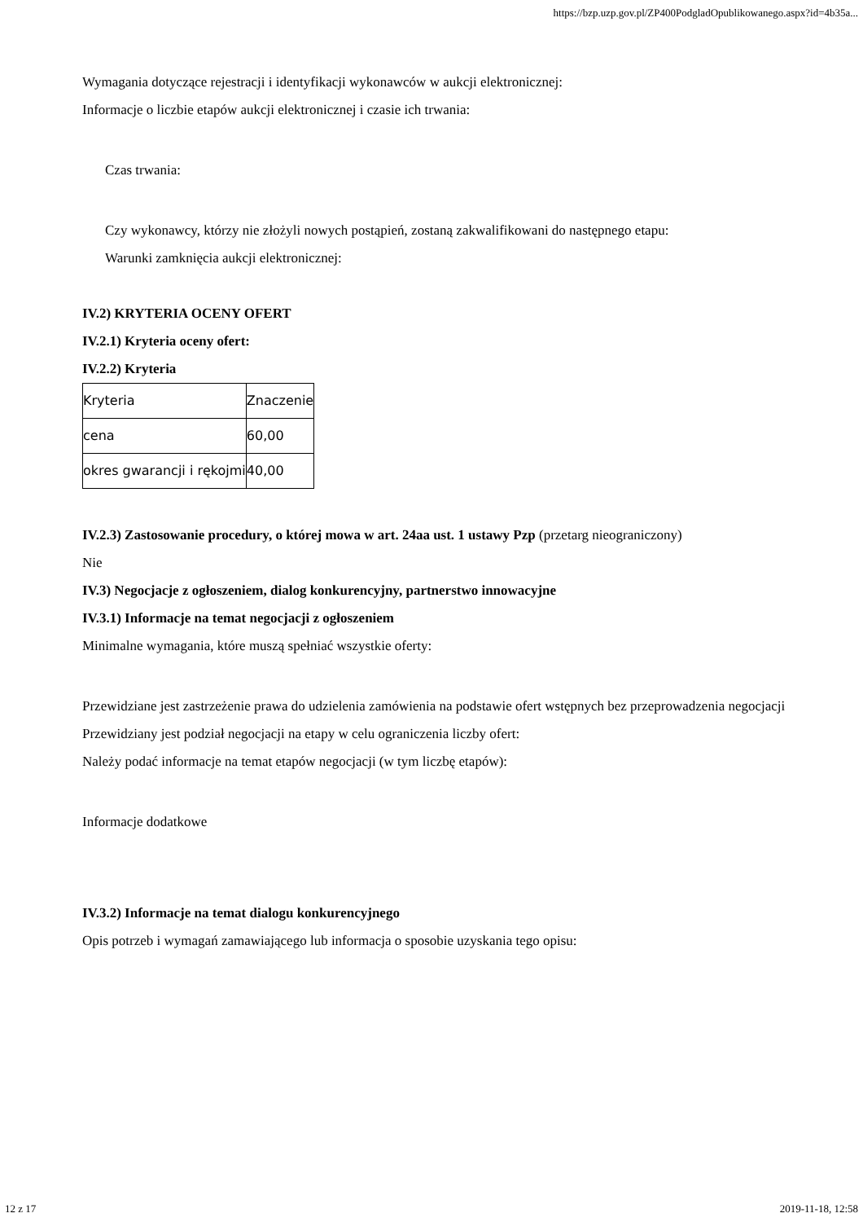https://bzp.uzp.gov.pl/ZP400PodgladOpublikowanego.aspx?id=4b35a...
Wymagania dotyczące rejestracji i identyfikacji wykonawców w aukcji elektronicznej:
Informacje o liczbie etapów aukcji elektronicznej i czasie ich trwania:
Czas trwania:
Czy wykonawcy, którzy nie złożyli nowych postąpień, zostaną zakwalifikowani do następnego etapu:
Warunki zamknięcia aukcji elektronicznej:
IV.2) KRYTERIA OCENY OFERT
IV.2.1) Kryteria oceny ofert:
IV.2.2) Kryteria
| Kryteria | Znaczenie |
| cena | 60,00 |
| okres gwarancji i rękojmi | 40,00 |
IV.2.3) Zastosowanie procedury, o której mowa w art. 24aa ust. 1 ustawy Pzp (przetarg nieograniczony)
Nie
IV.3) Negocjacje z ogłoszeniem, dialog konkurencyjny, partnerstwo innowacyjne
IV.3.1) Informacje na temat negocjacji z ogłoszeniem
Minimalne wymagania, które muszą spełniać wszystkie oferty:
Przewidziane jest zastrzeżenie prawa do udzielenia zamówienia na podstawie ofert wstępnych bez przeprowadzenia negocjacji
Przewidziany jest podział negocjacji na etapy w celu ograniczenia liczby ofert:
Należy podać informacje na temat etapów negocjacji (w tym liczbę etapów):
Informacje dodatkowe
IV.3.2) Informacje na temat dialogu konkurencyjnego
Opis potrzeb i wymagań zamawiającego lub informacja o sposobie uzyskania tego opisu:
12 z 17 2019-11-18, 12:58